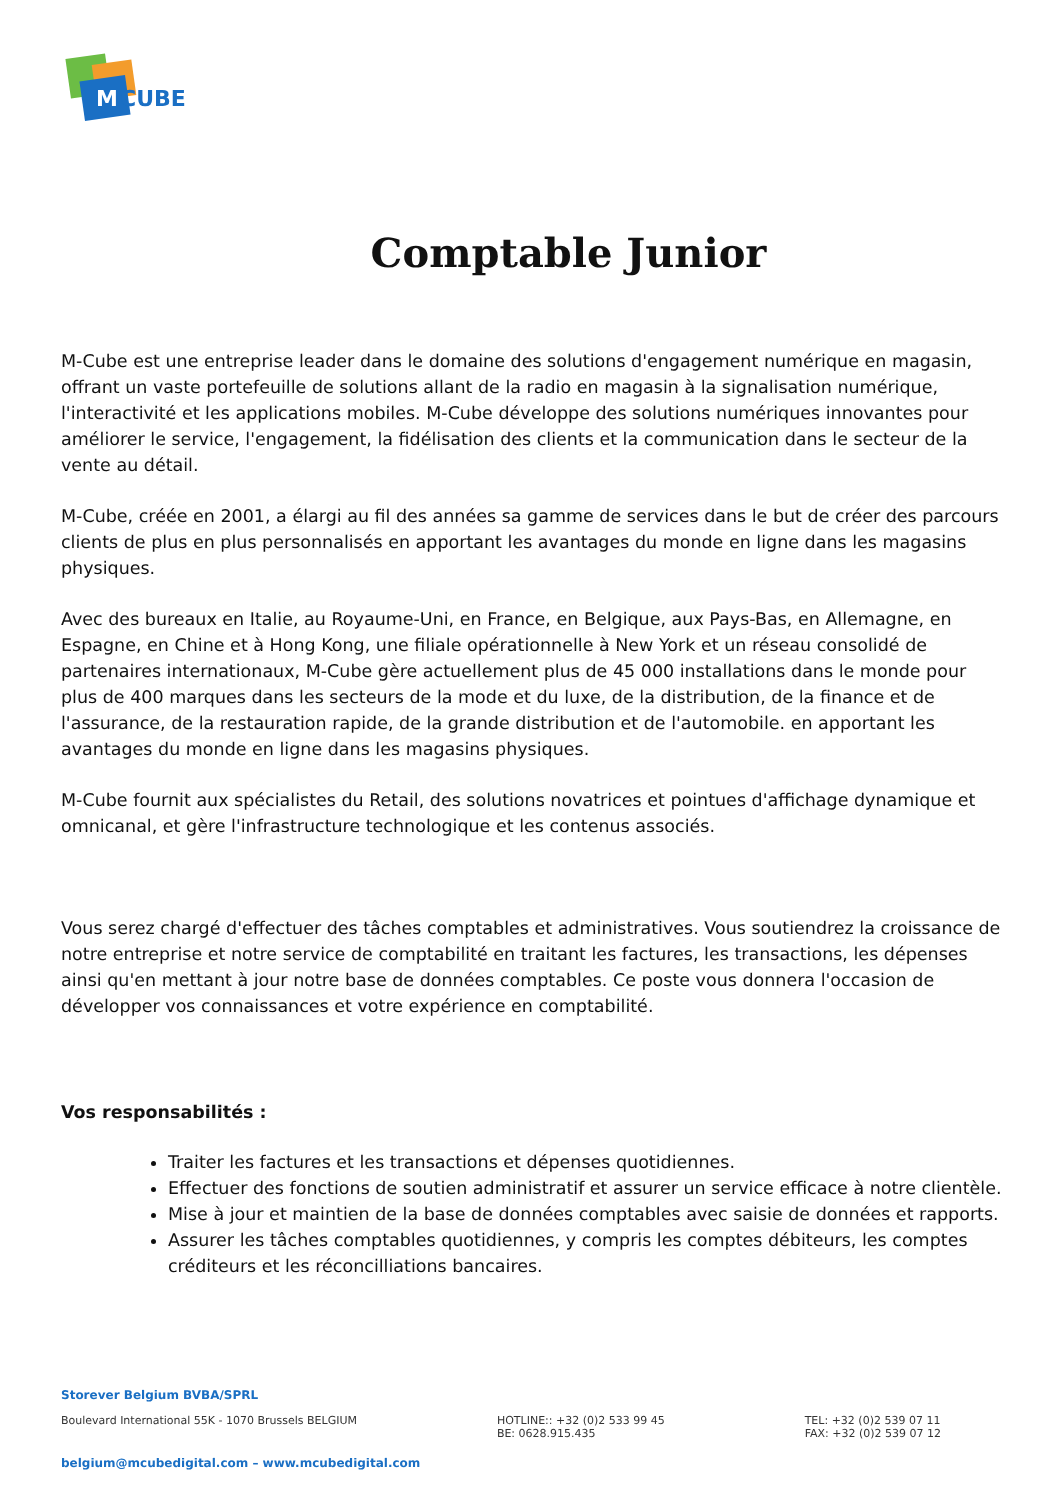M
CUBE
Comptable Junior
M-Cube est une entreprise leader dans le domaine des solutions d'engagement numérique en magasin, offrant un vaste portefeuille de solutions allant de la radio en magasin à la signalisation numérique, l'interactivité et les applications mobiles. M-Cube développe des solutions numériques innovantes pour améliorer le service, l'engagement, la fidélisation des clients et la communication dans le secteur de la vente au détail.
M-Cube, créée en 2001, a élargi au fil des années sa gamme de services dans le but de créer des parcours clients de plus en plus personnalisés en apportant les avantages du monde en ligne dans les magasins physiques.
Avec des bureaux en Italie, au Royaume-Uni, en France, en Belgique, aux Pays-Bas, en Allemagne, en Espagne, en Chine et à Hong Kong, une filiale opérationnelle à New York et un réseau consolidé de partenaires internationaux, M-Cube gère actuellement plus de 45 000 installations dans le monde pour plus de 400 marques dans les secteurs de la mode et du luxe, de la distribution, de la finance et de l'assurance, de la restauration rapide, de la grande distribution et de l'automobile. en apportant les avantages du monde en ligne dans les magasins physiques.
M-Cube fournit aux spécialistes du Retail, des solutions novatrices et pointues d'affichage dynamique et omnicanal, et gère l'infrastructure technologique et les contenus associés.
Vous serez chargé d'effectuer des tâches comptables et administratives. Vous soutiendrez la croissance de notre entreprise et notre service de comptabilité en traitant les factures, les transactions, les dépenses ainsi qu'en mettant à jour notre base de données comptables. Ce poste vous donnera l'occasion de développer vos connaissances et votre expérience en comptabilité.
Vos responsabilités :
Traiter les factures et les transactions et dépenses quotidiennes.
Effectuer des fonctions de soutien administratif et assurer un service efficace à notre clientèle.
Mise à jour et maintien de la base de données comptables avec saisie de données et rapports.
Assurer les tâches comptables quotidiennes, y compris les comptes débiteurs, les comptes créditeurs et les réconcilliations bancaires.
Storever Belgium BVBA/SPRL
Boulevard International 55K - 1070 Brussels BELGIUM
HOTLINE:: +32 (0)2 533 99 45
BE: 0628.915.435
TEL: +32 (0)2 539 07 11
FAX: +32 (0)2 539 07 12
belgium@mcubedigital.com – www.mcubedigital.com